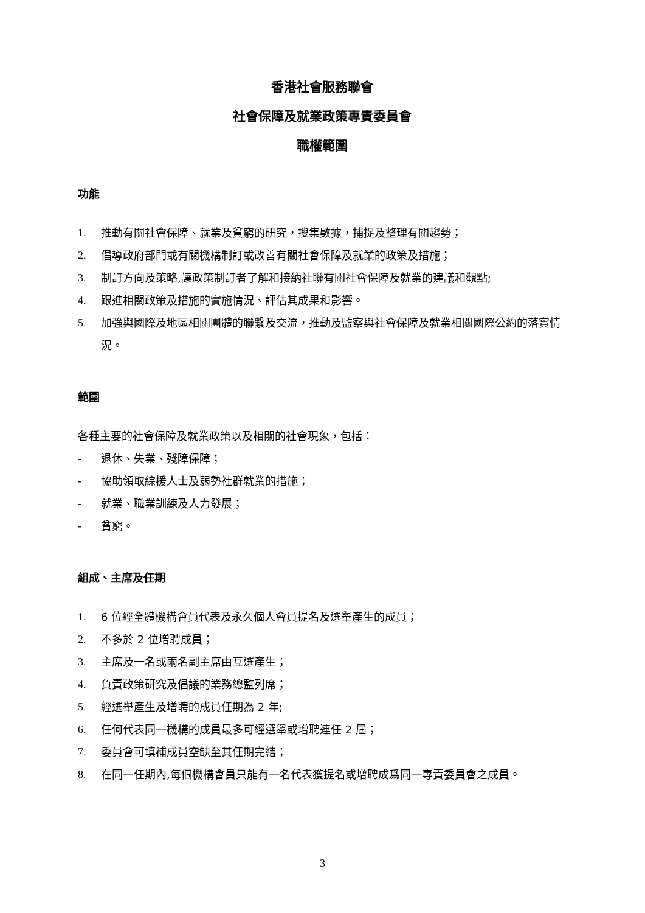香港社會服務聯會
社會保障及就業政策專責委員會
職權範圍
功能
1. 推動有關社會保障、就業及貧窮的研究，搜集數據，捕捉及整理有關趨勢；
2. 倡導政府部門或有關機構制訂或改善有關社會保障及就業的政策及措施；
3. 制訂方向及策略,讓政策制訂者了解和接納社聯有關社會保障及就業的建議和觀點;
4. 跟進相關政策及措施的實施情況、評估其成果和影響。
5. 加強與國際及地區相關團體的聯繫及交流，推動及監察與社會保障及就業相關國際公約的落實情況。
範圍
各種主要的社會保障及就業政策以及相關的社會現象，包括：
- 退休、失業、殘障保障；
- 協助領取綜援人士及弱勢社群就業的措施；
- 就業、職業訓練及人力發展；
- 貧窮。
組成、主席及任期
1. 6 位經全體機構會員代表及永久個人會員提名及選舉產生的成員；
2. 不多於 2 位增聘成員；
3. 主席及一名或兩名副主席由互選產生；
4. 負責政策研究及倡議的業務總監列席；
5. 經選舉產生及增聘的成員任期為 2 年;
6. 任何代表同一機構的成員最多可經選舉或增聘連任 2 屆；
7. 委員會可填補成員空缺至其任期完結；
8. 在同一任期內,每個機構會員只能有一名代表獲提名或增聘成爲同一專責委員會之成員。
3